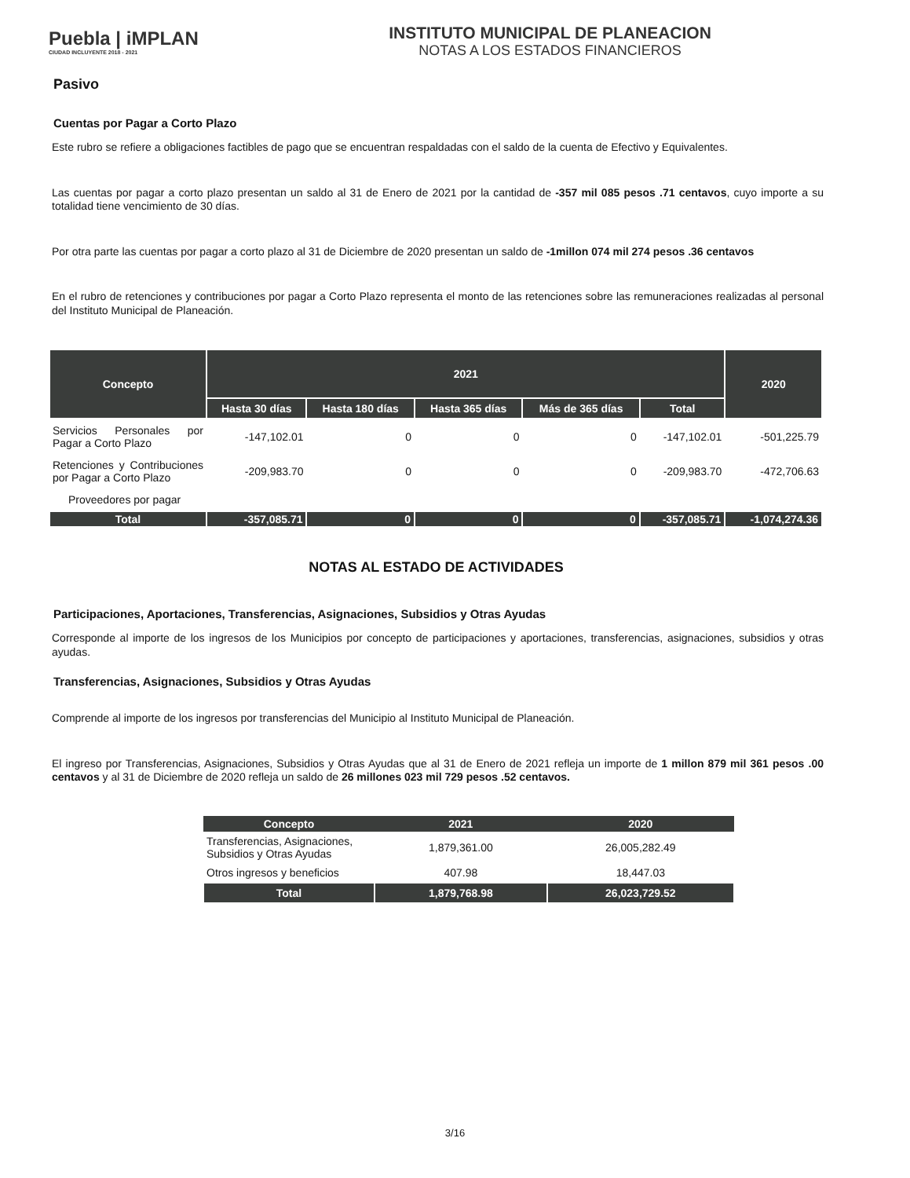Puebla | iMPLAN
CIUDAD INCLUYENTE 2018 - 2021
INSTITUTO MUNICIPAL DE PLANEACION
NOTAS A LOS ESTADOS FINANCIEROS
Pasivo
Cuentas por Pagar a Corto Plazo
Este rubro se refiere a obligaciones factibles de pago que se encuentran respaldadas con el saldo de la cuenta de Efectivo y Equivalentes.
Las cuentas por pagar a corto plazo presentan un saldo al 31 de Enero de 2021 por la cantidad de -357 mil 085 pesos .71 centavos, cuyo importe a su totalidad tiene vencimiento de 30 días.
Por otra parte las cuentas por pagar a corto plazo al 31 de Diciembre de 2020 presentan un saldo de -1millon 074 mil 274 pesos .36 centavos
En el rubro de retenciones y contribuciones por pagar a Corto Plazo representa el monto de las retenciones sobre las remuneraciones realizadas al personal del Instituto Municipal de Planeación.
| Concepto | 2021 | | | | | 2020 |
| --- | --- | --- | --- | --- | --- | --- |
| | Hasta 30 días | Hasta 180 días | Hasta 365 días | Más de 365 días | Total | |
| Servicios Personales por Pagar a Corto Plazo | -147,102.01 | 0 | 0 | 0 | -147,102.01 | -501,225.79 |
| Retenciones y Contribuciones por Pagar a Corto Plazo | -209,983.70 | 0 | 0 | 0 | -209,983.70 | -472,706.63 |
| Proveedores por pagar | | | | | | |
| Total | -357,085.71 | 0 | 0 | 0 | -357,085.71 | -1,074,274.36 |
NOTAS AL ESTADO DE ACTIVIDADES
Participaciones, Aportaciones, Transferencias, Asignaciones, Subsidios y Otras Ayudas
Corresponde al importe de los ingresos de los Municipios por concepto de participaciones y aportaciones, transferencias, asignaciones, subsidios y otras ayudas.
Transferencias, Asignaciones, Subsidios y Otras Ayudas
Comprende al importe de los ingresos por transferencias del Municipio al Instituto Municipal de Planeación.
El ingreso por Transferencias, Asignaciones, Subsidios y Otras Ayudas que al 31 de Enero de 2021 refleja un importe de 1 millon 879 mil 361 pesos .00 centavos y al 31 de Diciembre de 2020 refleja un saldo de 26 millones 023 mil 729 pesos .52 centavos.
| Concepto | 2021 | 2020 |
| --- | --- | --- |
| Transferencias, Asignaciones, Subsidios y Otras Ayudas | 1,879,361.00 | 26,005,282.49 |
| Otros ingresos y beneficios | 407.98 | 18,447.03 |
| Total | 1,879,768.98 | 26,023,729.52 |
3/16